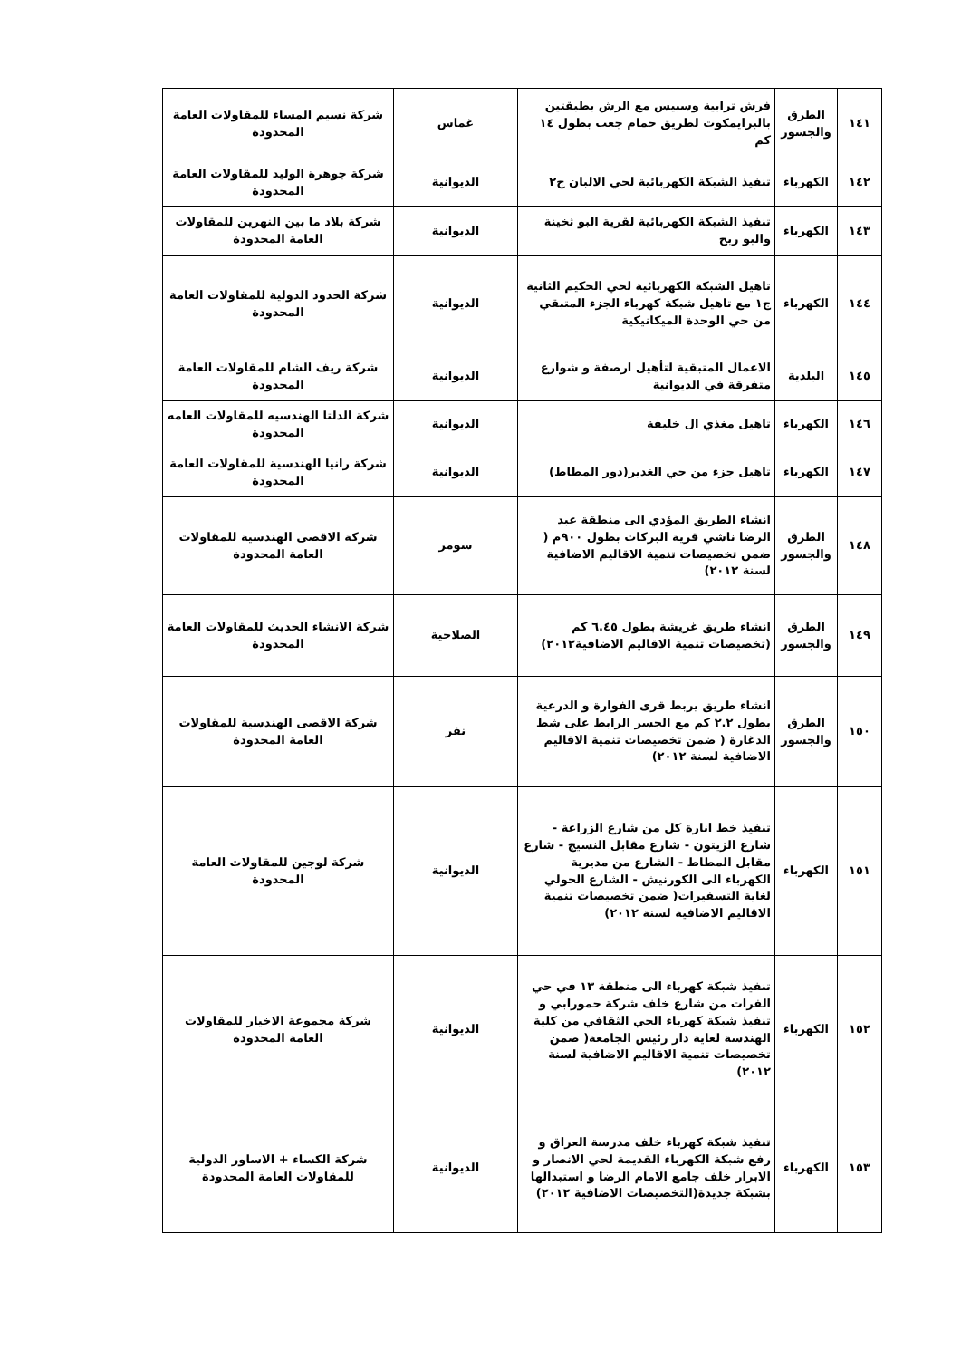| ١٤١ | الطرق والجسور | فرش ترابية وسبيس مع الرش بطبقتين بالبرايمكوت لطريق حمام جعب بطول ١٤ كم | غماس | شركة نسيم المساء للمقاولات العامة المحدودة |
| ١٤٢ | الكهرباء | تنفيذ الشبكة الكهربائية لحي الالبان ج٢ | الديوانية | شركة جوهرة الوليد للمقاولات العامة المحدودة |
| ١٤٣ | الكهرباء | تنفيذ الشبكة الكهربائية لقرية البو ثخينة والبو ربح | الديوانية | شركة بلاد ما بين النهرين للمقاولات العامة المحدودة |
| ١٤٤ | الكهرباء | تاهيل الشبكة الكهربائية لحي الحكيم الثانية ج١ مع تاهيل شبكة كهرباء الجزء المتبقي من حي الوحدة الميكانيكية | الديوانية | شركة الحدود الدولية للمقاولات العامة المحدودة |
| ١٤٥ | البلدية | الاعمال المتبقية لتأهيل ارصفة و شوارع متفرقة في الديوانية | الديوانية | شركة ريف الشام للمقاولات العامة المحدودة |
| ١٤٦ | الكهرباء | تاهيل مغذي ال خليفة | الديوانية | شركة الدلتا الهندسيه للمقاولات العامه المحدودة |
| ١٤٧ | الكهرباء | تاهيل جزء من حي الغدير(دور المطاط) | الديوانية | شركة رانيا الهندسية للمقاولات العامة المحدودة |
| ١٤٨ | الطرق والجسور | انشاء الطريق المؤدي الى منطقة عبد الرضا ناشي قرية البركات بطول ٩٠٠م ( ضمن تخصيصات تنمية الاقاليم الاضافية لسنة ٢٠١٢) | سومر | شركة الاقصى الهندسية للمقاولات العامة المحدودة |
| ١٤٩ | الطرق والجسور | انشاء طريق غريشة بطول ٦.٤٥ كم (تخصيصات تنمية الاقاليم الاضافية٢٠١٢) | الصلاحية | شركة الانشاء الحديث للمقاولات العامة المحدودة |
| ١٥٠ | الطرق والجسور | انشاء طريق يربط قرى الفوارة و الدرعية بطول ٢.٢ كم مع الجسر الرابط على شط الدغارة ( ضمن تخصيصات تنمية الاقاليم الاضافية لسنة ٢٠١٢) | نفر | شركة الاقصى الهندسية للمقاولات العامة المحدودة |
| ١٥١ | الكهرباء | تنفيذ خط انارة كل من شارع الزراعة - شارع الزيتون - شارع مقابل النسيج - شارع مقابل المطاط - الشارع من مديرية الكهرباء الى الكورنيش - الشارع الحولي لغاية التسفيرات( ضمن تخصيصات تنمية الاقاليم الاضافية لسنة ٢٠١٢) | الديوانية | شركة لوجين للمقاولات العامة المحدودة |
| ١٥٢ | الكهرباء | تنفيذ شبكة كهرباء الى منطقة ١٣ في حي الفرات من شارع خلف شركة حمورابي و تنفيذ شبكة كهرباء الحي الثقافي من كلية الهندسة لغاية دار رئيس الجامعة( ضمن تخصيصات تنمية الاقاليم الاضافية لسنة ٢٠١٢) | الديوانية | شركة مجموعة الاخيار للمقاولات العامة المحدودة |
| ١٥٣ | الكهرباء | تنفيذ شبكة كهرباء خلف مدرسة العراق و رفع شبكة الكهرباء القديمة لحي الانصار و الابرار خلف جامع الامام الرضا و استبدالها بشبكة جديدة(التخصيصات الاضافية ٢٠١٢) | الديوانية | شركة الكساء + الاساور الدولية للمقاولات العامة المحدودة |